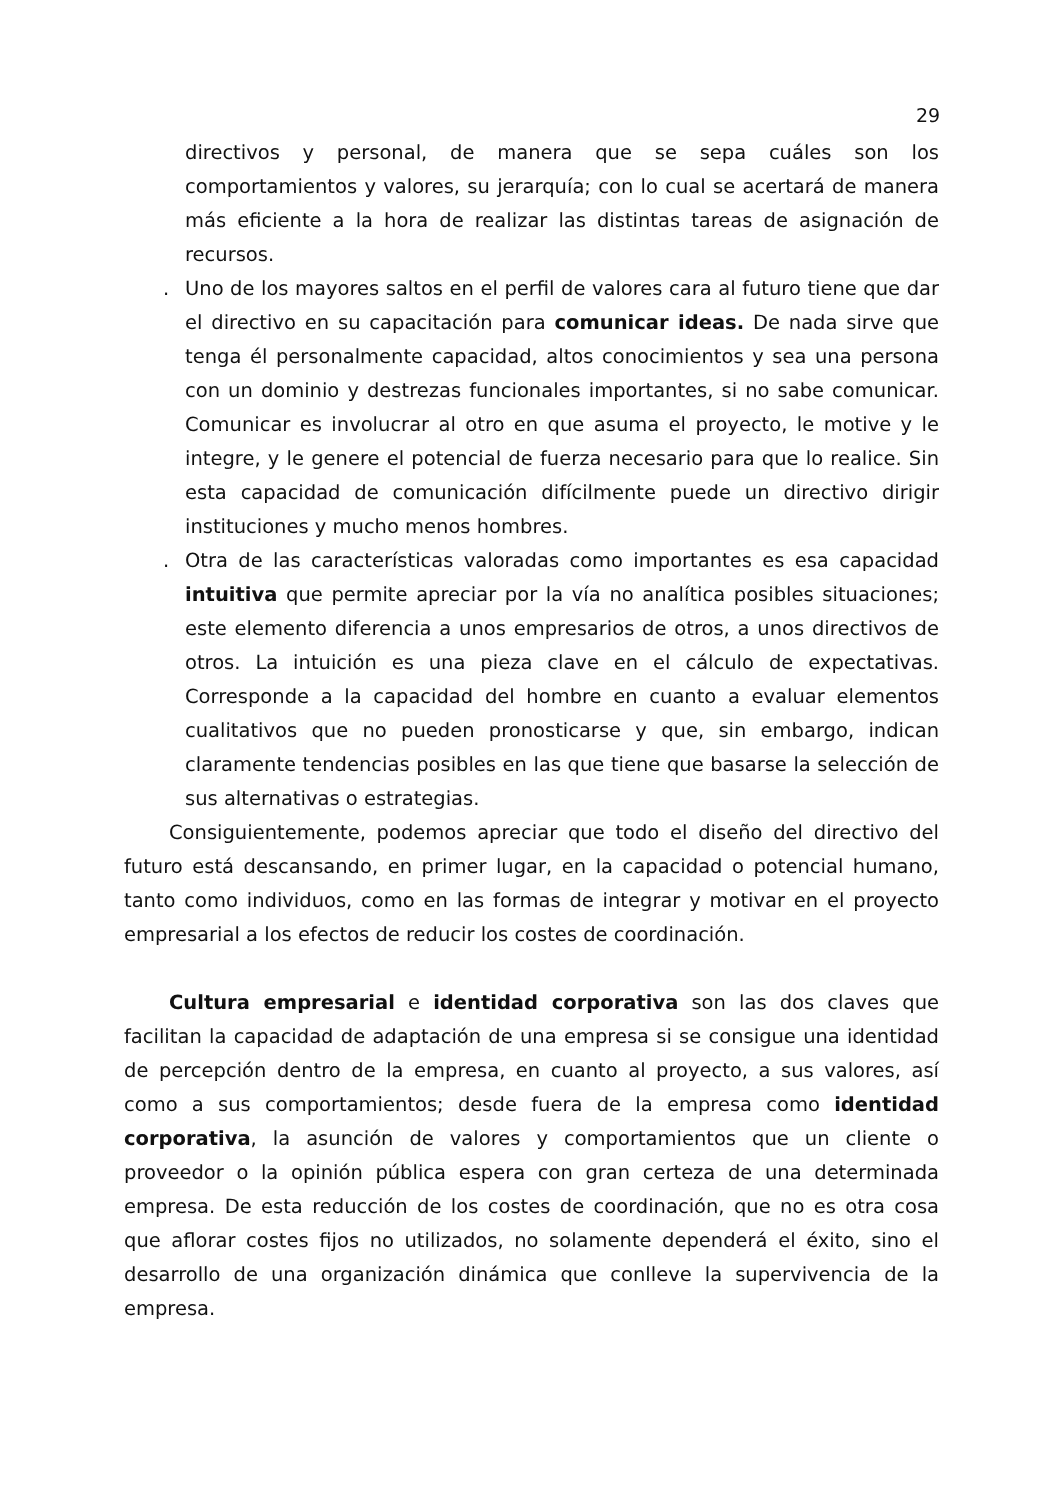29
directivos y personal, de manera que se sepa cuáles son los comportamientos y valores, su jerarquía; con lo cual se acertará de manera más eficiente a la hora de realizar las distintas tareas de asignación de recursos.
. Uno de los mayores saltos en el perfil de valores cara al futuro tiene que dar el directivo en su capacitación para comunicar ideas. De nada sirve que tenga él personalmente capacidad, altos conocimientos y sea una persona con un dominio y destrezas funcionales importantes, si no sabe comunicar. Comunicar es involucrar al otro en que asuma el proyecto, le motive y le integre, y le genere el potencial de fuerza necesario para que lo realice. Sin esta capacidad de comunicación difícilmente puede un directivo dirigir instituciones y mucho menos hombres.
. Otra de las características valoradas como importantes es esa capacidad intuitiva que permite apreciar por la vía no analítica posibles situaciones; este elemento diferencia a unos empresarios de otros, a unos directivos de otros. La intuición es una pieza clave en el cálculo de expectativas. Corresponde a la capacidad del hombre en cuanto a evaluar elementos cualitativos que no pueden pronosticarse y que, sin embargo, indican claramente tendencias posibles en las que tiene que basarse la selección de sus alternativas o estrategias.
Consiguientemente, podemos apreciar que todo el diseño del directivo del futuro está descansando, en primer lugar, en la capacidad o potencial humano, tanto como individuos, como en las formas de integrar y motivar en el proyecto empresarial a los efectos de reducir los costes de coordinación.
Cultura empresarial e identidad corporativa son las dos claves que facilitan la capacidad de adaptación de una empresa si se consigue una identidad de percepción dentro de la empresa, en cuanto al proyecto, a sus valores, así como a sus comportamientos; desde fuera de la empresa como identidad corporativa, la asunción de valores y comportamientos que un cliente o proveedor o la opinión pública espera con gran certeza de una determinada empresa. De esta reducción de los costes de coordinación, que no es otra cosa que aflorar costes fijos no utilizados, no solamente dependerá el éxito, sino el desarrollo de una organización dinámica que conlleve la supervivencia de la empresa.